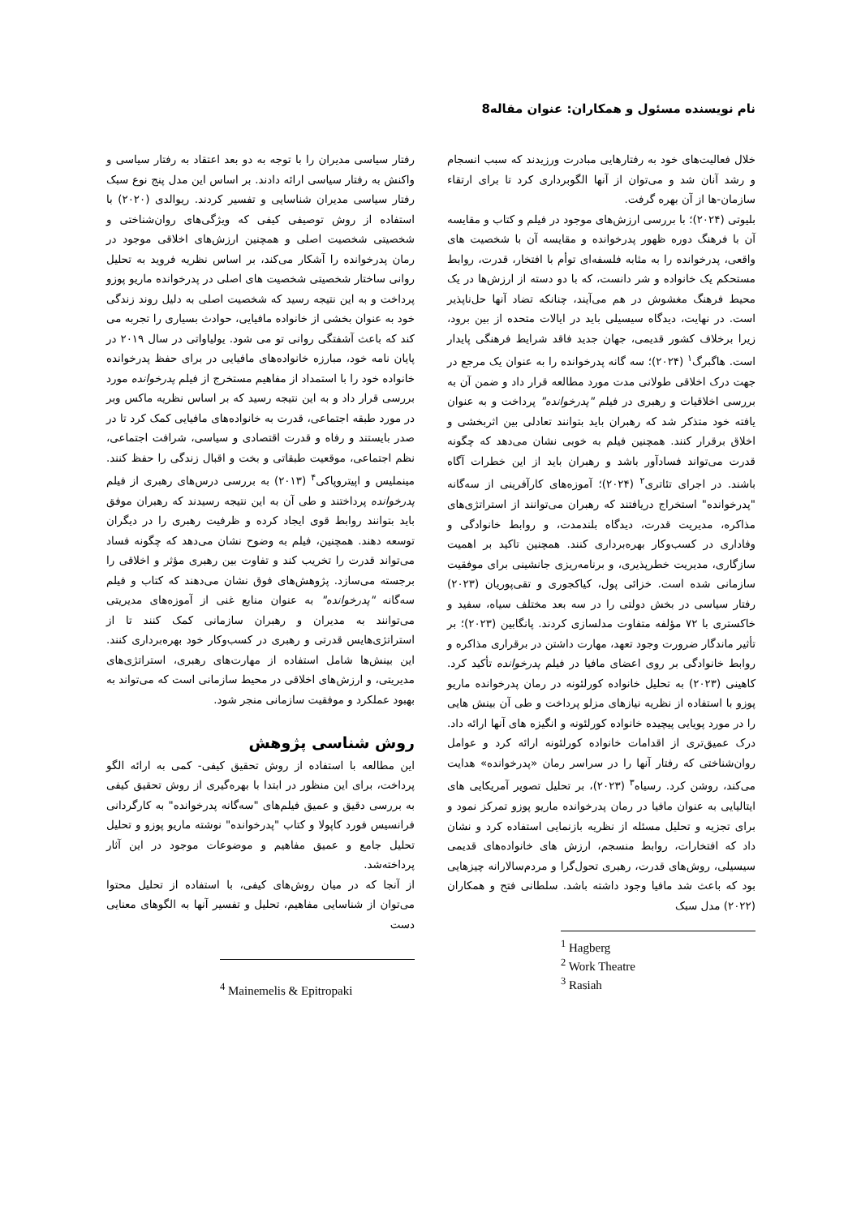نام نویسنده مسئول و همکاران: عنوان مقاله8
خلال فعالیت‌های خود به رفتارهایی مبادرت ورزیدند که سبب انسجام و رشد آنان شد و می‌توان از آنها الگوبرداری کرد تا برای ارتقاء سازمان-ها از آن بهره گرفت.
بلیوتی (۲۰۲۴)؛ با بررسی ارزش‌های موجود در فیلم و کتاب و مقایسه آن با فرهنگ دوره ظهور پدرخوانده و مقایسه آن با شخصیت های واقعی، پدرخوانده را به مثابه فلسفه‌ای توأم با افتخار، قدرت، روابط مستحکم یک خانواده و شر دانست، که با دو دسته از ارزش‌ها در یک محیط فرهنگ مغشوش در هم می‌آیند، چنانکه تضاد آنها حل‌ناپذیر است. در نهایت، دیدگاه سیسیلی باید در ایالات متحده از بین برود، زیرا برخلاف کشور قدیمی، جهان جدید فاقد شرایط فرهنگی پایدار است. هاگبرگ<sup>۱</sup> (۲۰۲۴)؛ سه گانه پدرخوانده را به عنوان یک مرجع در جهت درک اخلاقی طولانی مدت مورد مطالعه قرار داد و ضمن آن به بررسی اخلاقیات و رهبری در فیلم "پدرخوانده" پرداخت و به عنوان یافته خود متذکر شد که رهبران باید بتوانند تعادلی بین اثربخشی و اخلاق برقرار کنند. همچنین فیلم به خوبی نشان می‌دهد که چگونه قدرت می‌تواند فسادآور باشد و رهبران باید از این خطرات آگاه باشند. در اجرای تئاتری<sup>۲</sup> (۲۰۲۴)؛ آموزه‌های کارآفرینی از سه‌گانه "پدرخوانده" استخراج دریافتند که رهبران می‌توانند از استراتژی‌های مذاکره، مدیریت قدرت، دیدگاه بلندمدت، و روابط خانوادگی و وفاداری در کسب‌وکار بهره‌برداری کنند. همچنین تاکید بر اهمیت سازگاری، مدیریت خطرپذیری، و برنامه‌ریزی جانشینی برای موفقیت سازمانی شده است. خزائی پول، کیاکجوری و تقی‌پوریان (۲۰۲۳) رفتار سیاسی در بخش دولتی را در سه بعد مختلف سیاه، سفید و خاکستری با ۷۲ مؤلفه متفاوت مدلسازی کردند. پانگابین (۲۰۲۳)؛ بر تأثیر ماندگار ضرورت وجود تعهد، مهارت داشتن در برقراری مذاکره و روابط خانوادگی بر روی اعضای مافیا در فیلم پدرخوانده تأکید کرد. کاهینی (۲۰۲۳) به تحلیل خانواده کورلئونه در رمان پدرخوانده ماریو پوزو با استفاده از نظریه نیازهای مزلو پرداخت و طی آن بینش هایی را در مورد پویایی پیچیده خانواده کورلئونه و انگیزه های آنها ارائه داد. درک عمیق‌تری از اقدامات خانواده کورلئونه ارائه کرد و عوامل روان‌شناختی که رفتار آنها را در سراسر رمان «پدرخوانده» هدایت می‌کند، روشن کرد. رسیاه<sup>۳</sup> (۲۰۲۳)، بر تحلیل تصویر آمریکایی های ایتالیایی به عنوان مافیا در رمان پدرخوانده ماریو پوزو تمرکز نمود و برای تجزیه و تحلیل مسئله از نظریه بازنمایی استفاده کرد و نشان داد که افتخارات، روابط منسجم، ارزش های خانواده‌های قدیمی سیسیلی، روش‌های قدرت، رهبری تحول‌گرا و مردم‌سالارانه چیزهایی بود که باعث شد مافیا وجود داشته باشد. سلطانی فتح و همکاران (۲۰۲۲) مدل سبک
<sup>1</sup> Hagberg
<sup>2</sup> Work Theatre
<sup>3</sup> Rasiah
رفتار سیاسی مدیران را با توجه به دو بعد اعتقاد به رفتار سیاسی و واکنش به رفتار سیاسی ارائه دادند. بر اساس این مدل پنج نوع سبک رفتار سیاسی مدیران شناسایی و تفسیر کردند. ریوالدی (۲۰۲۰) با استفاده از روش توصیفی کیفی که ویژگی‌های روان‌شناختی و شخصیتی شخصیت اصلی و همچنین ارزش‌های اخلاقی موجود در رمان پدرخوانده را آشکار می‌کند، بر اساس نظریه فروید به تحلیل روانی ساختار شخصیتی شخصیت های اصلی در پدرخوانده ماریو پوزو پرداخت و به این نتیجه رسید که شخصیت اصلی به دلیل روند زندگی خود به عنوان بخشی از خانواده مافیایی، حوادث بسیاری را تجربه می کند که باعث آشفتگی روانی تو می شود. یولیاواتی در سال ۲۰۱۹ در پایان نامه خود، مبارزه خانواده‌های مافیایی در برای حفظ پدرخوانده خانواده خود را با استمداد از مفاهیم مستخرج از فیلم پدرخوانده مورد بررسی قرار داد و به این نتیجه رسید که بر اساس نظریه ماکس وبر در مورد طبقه اجتماعی، قدرت به خانواده‌های مافیایی کمک کرد تا در صدر بایستند و رفاه و قدرت اقتصادی و سیاسی، شرافت اجتماعی، نظم اجتماعی، موقعیت طبقاتی و بخت و اقبال زندگی را حفظ کنند. مینملیس و اپیتروپاکی<sup>۴</sup> (۲۰۱۳) به بررسی درس‌های رهبری از فیلم پدرخوانده پرداختند و طی آن به این نتیجه رسیدند که رهبران موفق باید بتوانند روابط قوی ایجاد کرده و ظرفیت رهبری را در دیگران توسعه دهند. همچنین، فیلم به وضوح نشان می‌دهد که چگونه فساد می‌تواند قدرت را تخریب کند و تفاوت بین رهبری مؤثر و اخلاقی را برجسته می‌سازد. پژوهش‌های فوق نشان می‌دهند که کتاب و فیلم سه‌گانه "پدرخوانده" به عنوان منابع غنی از آموزه‌های مدیریتی می‌توانند به مدیران و رهبران سازمانی کمک کنند تا از استراتژی‌هایس قدرتی و رهبری در کسب‌وکار خود بهره‌برداری کنند. این بینش‌ها شامل استفاده از مهارت‌های رهبری، استراتژی‌های مدیریتی، و ارزش‌های اخلاقی در محیط سازمانی است که می‌تواند به بهبود عملکرد و موفقیت سازمانی منجر شود.
روش شناسی پژوهش
این مطالعه با استفاده از روش تحقیق کیفی- کمی به ارائه الگو پرداخت، برای این منظور در ابتدا با بهره‌گیری از روش تحقیق کیفی به بررسی دقیق و عمیق فیلم‌های "سه‌گانه پدرخوانده" به کارگردانی فرانسیس فورد کاپولا و کتاب "پدرخوانده" نوشته ماریو پوزو و تحلیل تحلیل جامع و عمیق مفاهیم و موضوعات موجود در این آثار پرداخته‌شد.
از آنجا که در میان روش‌های کیفی، با استفاده از تحلیل محتوا می‌توان از شناسایی مفاهیم، تحلیل و تفسیر آنها به الگوهای معنایی دست
<sup>4</sup> Mainemelis & Epitropaki